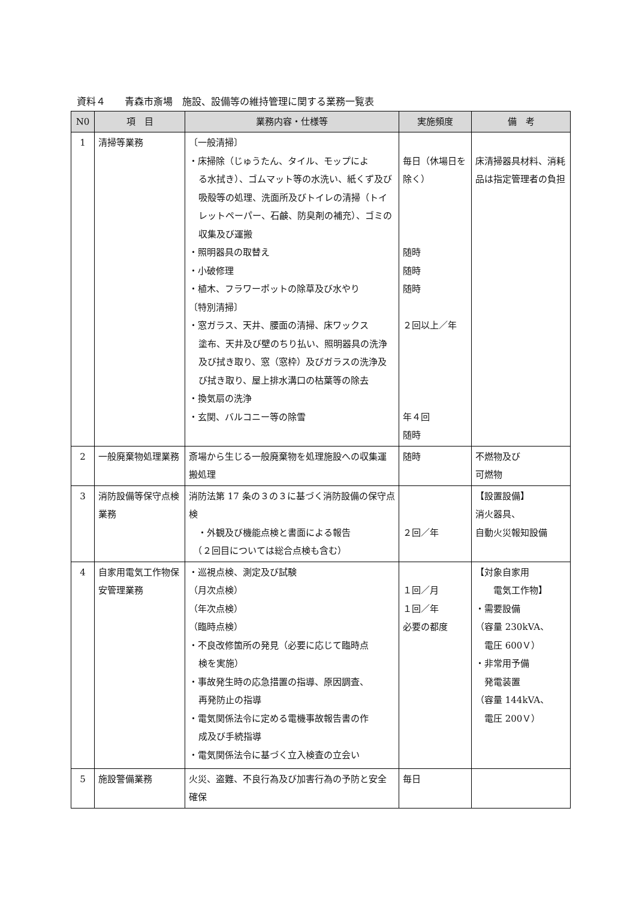資料４　　青森市斎場　施設、設備等の維持管理に関する業務一覧表
| N0 | 項 目 | 業務内容・仕様等 | 実施頻度 | 備 考 |
| --- | --- | --- | --- | --- |
| 1 | 清掃等業務 | 〔一般清掃〕 ・床掃除（じゅうたん、タイル、モップによ る水拭き）、ゴムマット等の水洗い、紙くず及び吸殻等の処理、洗面所及びトイレの清掃（トイレットペーパー、石鹸、防臭剤の補充）、ゴミの収集及び運搬 ・照明器具の取替え ・小破修理 ・植木、フラワーポットの除草及び水やり 〔特別清掃〕 ・窓ガラス、天井、腰面の清掃、床ワックス 塗布、天井及び壁のちり払い、照明器具の洗浄及び拭き取り、窓（窓枠）及びガラスの洗浄及び拭き取り、屋上排水溝口の枯葉等の除去 ・換気扇の洗浄 ・玄関、バルコニー等の除雪 | 毎日（休場日を除く） 随時 随時 随時 ２回以上／年 年４回 随時 | 床清掃器具材料、消耗品は指定管理者の負担 |
| 2 | 一般廃棄物処理業務 | 斎場から生じる一般廃棄物を処理施設への収集運搬処理 | 随時 | 不燃物及び 可燃物 |
| 3 | 消防設備等保守点検業務 | 消防法第 17 条の３の３に基づく消防設備の保守点検 ・外観及び機能点検と書面による報告 （２回目については総合点検も含む） | ２回／年 | 【設置設備】 消火器具、 自動火災報知設備 |
| 4 | 自家用電気工作物保安管理業務 | ・巡視点検、測定及び試験 （月次点検） （年次点検） （臨時点検） ・不良改修箇所の発見（必要に応じて臨時点 検を実施） ・事故発生時の応急措置の指導、原因調査、 再発防止の指導 ・電気関係法令に定める電機事故報告書の作 成及び手続指導 ・電気関係法令に基づく立入検査の立会い | １回／月 １回／年 必要の都度 | 【対象自家用 電気工作物】 ・需要設備 （容量 230kVA、 電圧 600Ｖ） ・非常用予備 発電装置 （容量 144kVA、 電圧 200Ｖ） |
| 5 | 施設警備業務 | 火災、盗難、不良行為及び加害行為の予防と安全確保 | 毎日 | |